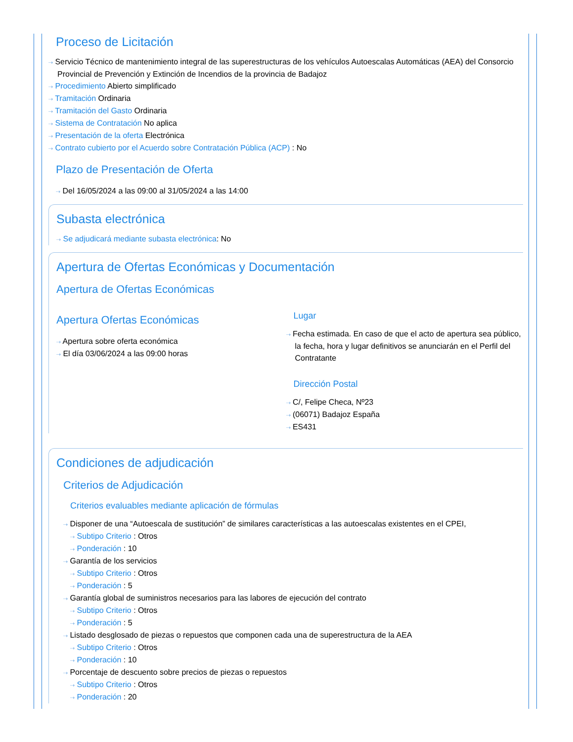Proceso de Licitación
⇢ Servicio Técnico de mantenimiento integral de las superestructuras de los vehículos Autoescalas Automáticas (AEA) del Consorcio Provincial de Prevención y Extinción de Incendios de la provincia de Badajoz
⇢ Procedimiento Abierto simplificado
⇢ Tramitación Ordinaria
⇢ Tramitación del Gasto Ordinaria
⇢ Sistema de Contratación No aplica
⇢ Presentación de la oferta Electrónica
⇢ Contrato cubierto por el Acuerdo sobre Contratación Pública (ACP) : No
Plazo de Presentación de Oferta
⇢ Del 16/05/2024 a las 09:00 al 31/05/2024 a las 14:00
Subasta electrónica
⇢ Se adjudicará mediante subasta electrónica: No
Apertura de Ofertas Económicas y Documentación
Apertura de Ofertas Económicas
Apertura Ofertas Económicas
⇢ Apertura sobre oferta económica
⇢ El día 03/06/2024 a las 09:00 horas
Lugar
⇢ Fecha estimada. En caso de que el acto de apertura sea público, la fecha, hora y lugar definitivos se anunciarán en el Perfil del Contratante
Dirección Postal
⇢ C/, Felipe Checa, Nº23
⇢ (06071) Badajoz España
⇢ ES431
Condiciones de adjudicación
Criterios de Adjudicación
Criterios evaluables mediante aplicación de fórmulas
⇢ Disponer de una “Autoescala de sustitución” de similares características a las autoescalas existentes en el CPEI,
⇢ Subtipo Criterio : Otros
⇢ Ponderación : 10
⇢ Garantía de los servicios
⇢ Subtipo Criterio : Otros
⇢ Ponderación : 5
⇢ Garantía global de suministros necesarios para las labores de ejecución del contrato
⇢ Subtipo Criterio : Otros
⇢ Ponderación : 5
⇢ Listado desglosado de piezas o repuestos que componen cada una de superestructura de la AEA
⇢ Subtipo Criterio : Otros
⇢ Ponderación : 10
⇢ Porcentaje de descuento sobre precios de piezas o repuestos
⇢ Subtipo Criterio : Otros
⇢ Ponderación : 20